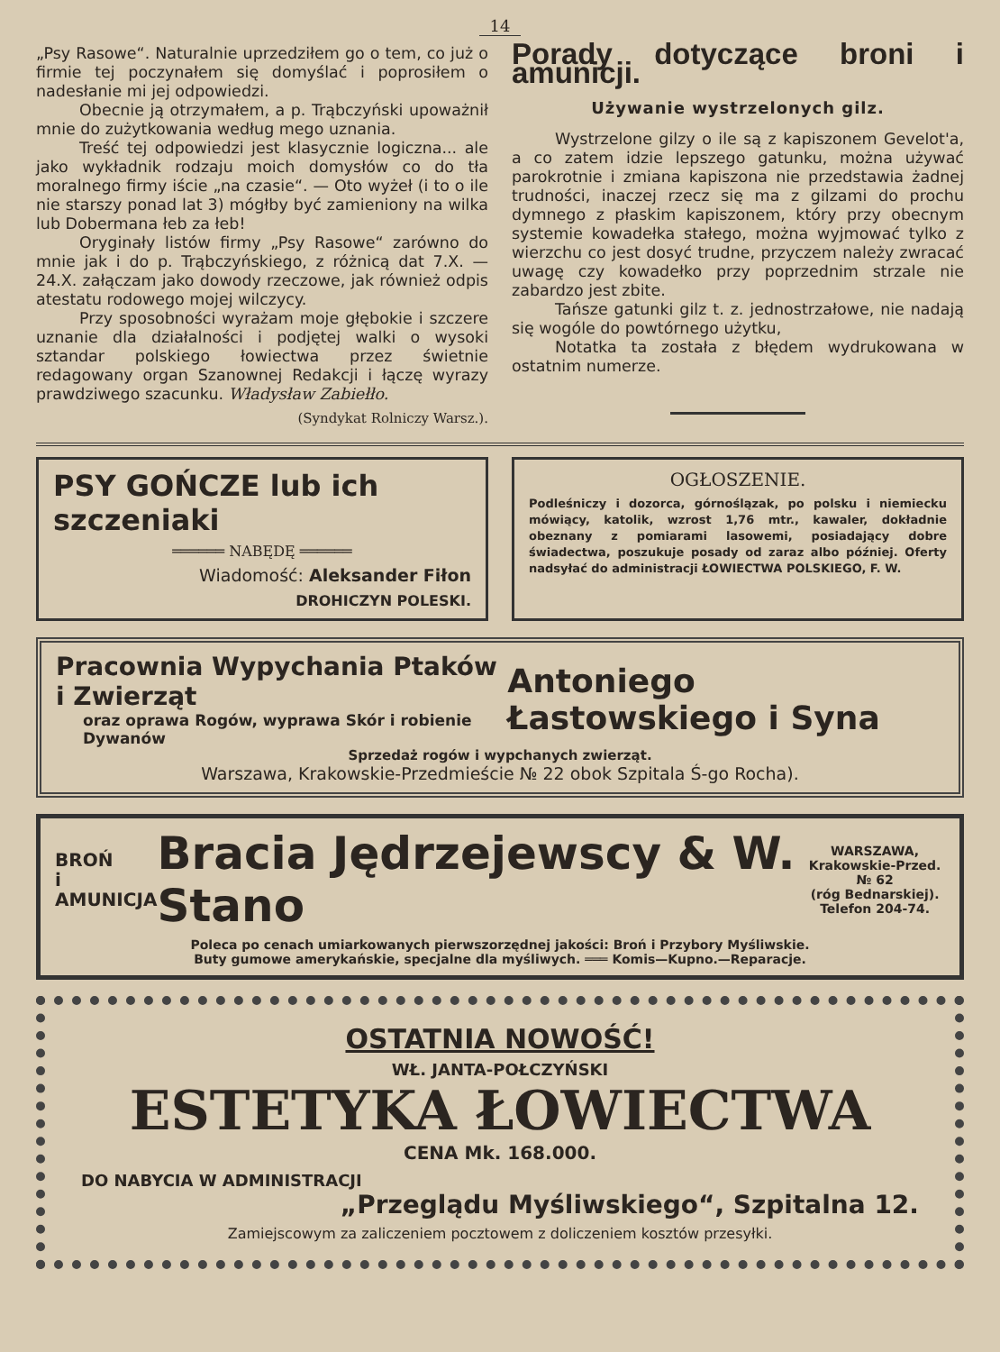14
„Psy Rasowe“. Naturalnie uprzedziłem go o tem, co już o firmie tej poczynałem się domyślać i poprosiłem o nadesłanie mi jej odpowiedzi.
Obecnie ją otrzymałem, a p. Trąbczyński upoważnił mnie do zużytkowania według mego uznania.
Treść tej odpowiedzi jest klasycznie logiczna... ale jako wykładnik rodzaju moich domysłów co do tła moralnego firmy iście „na czasie“. — Oto wyżeł (i to o ile nie starszy ponad lat 3) mógłby być zamieniony na wilka lub Dobermana łeb za łeb!
Oryginały listów firmy „Psy Rasowe“ zarówno do mnie jak i do p. Trąbczyńskiego, z różnicą dat 7.X. — 24.X. załączam jako dowody rzeczowe, jak również odpis atestatu rodowego mojej wilczycy.
Przy sposobności wyrażam moje głębokie i szczere uznanie dla działalności i podjętej walki o wysoki sztandar polskiego łowiectwa przez świetnie redagowany organ Szanownej Redakcji i łączę wyrazy prawdziwego szacunku. Władysław Zabiełło.
(Syndykat Rolniczy Warsz.).
Porady dotyczące broni i amunicji.
Używanie wystrzelonych gilz.
Wystrzelone gilzy o ile są z kapiszonem Gevelot'a, a co zatem idzie lepszego gatunku, można używać parokrotnie i zmiana kapiszona nie przedstawia żadnej trudności, inaczej rzecz się ma z gilzami do prochu dymnego z płaskim kapiszonem, który przy obecnym systemie kowadełka stałego, można wyjmować tylko z wierzchu co jest dosyć trudne, przyczem należy zwracać uwagę czy kowadełko przy poprzednim strzale nie zabardzo jest zbite.
Tańsze gatunki gilz t. z. jednostrzałowe, nie nadają się wogóle do powtórnego użytku,
Notatka ta została z błędem wydrukowana w ostatnim numerze.
PSY GOŃCZE lub ich szczeniaki
══════ NABĘDĘ ══════
Wiadomość: Aleksander Fiłon
DROHICZYN POLESKI.
OGŁOSZENIE.
Podleśniczy i dozorca, górnoślązak, po polsku i niemiecku mówiący, katolik, wzrost 1,76 mtr., kawaler, dokładnie obeznany z pomiarami lasowemi, posiadający dobre świadectwa, poszukuje posady od zaraz albo później. Oferty nadsyłać do administracji ŁOWIECTWA POLSKIEGO, F. W.
Pracownia Wypychania Ptaków i Zwierząt
oraz oprawa Rogów, wyprawa Skór i robienie Dywanów
Antoniego Łastowskiego i Syna
Sprzedaż rogów i wypchanych zwierząt.
Warszawa, Krakowskie-Przedmieście № 22 obok Szpitala Ś-go Rocha).
BROŃ
i AMUNICJA
Bracia Jędrzejewscy & W. Stano
WARSZAWA,
Krakowskie-Przed. № 62
(róg Bednarskiej).
Telefon 204-74.
Poleca po cenach umiarkowanych pierwszorzędnej jakości: Broń i Przybory Myśliwskie.
Buty gumowe amerykańskie, specjalne dla myśliwych. ═══ Komis—Kupno.—Reparacje.
OSTATNIA NOWOŚĆ!
WŁ. JANTA-POŁCZYŃSKI
ESTETYKA ŁOWIECTWA
CENA Mk. 168.000.
DO NABYCIA W ADMINISTRACJI
„Przeglądu Myśliwskiego“, Szpitalna 12.
Zamiejscowym za zaliczeniem pocztowem z doliczeniem kosztów przesyłki.